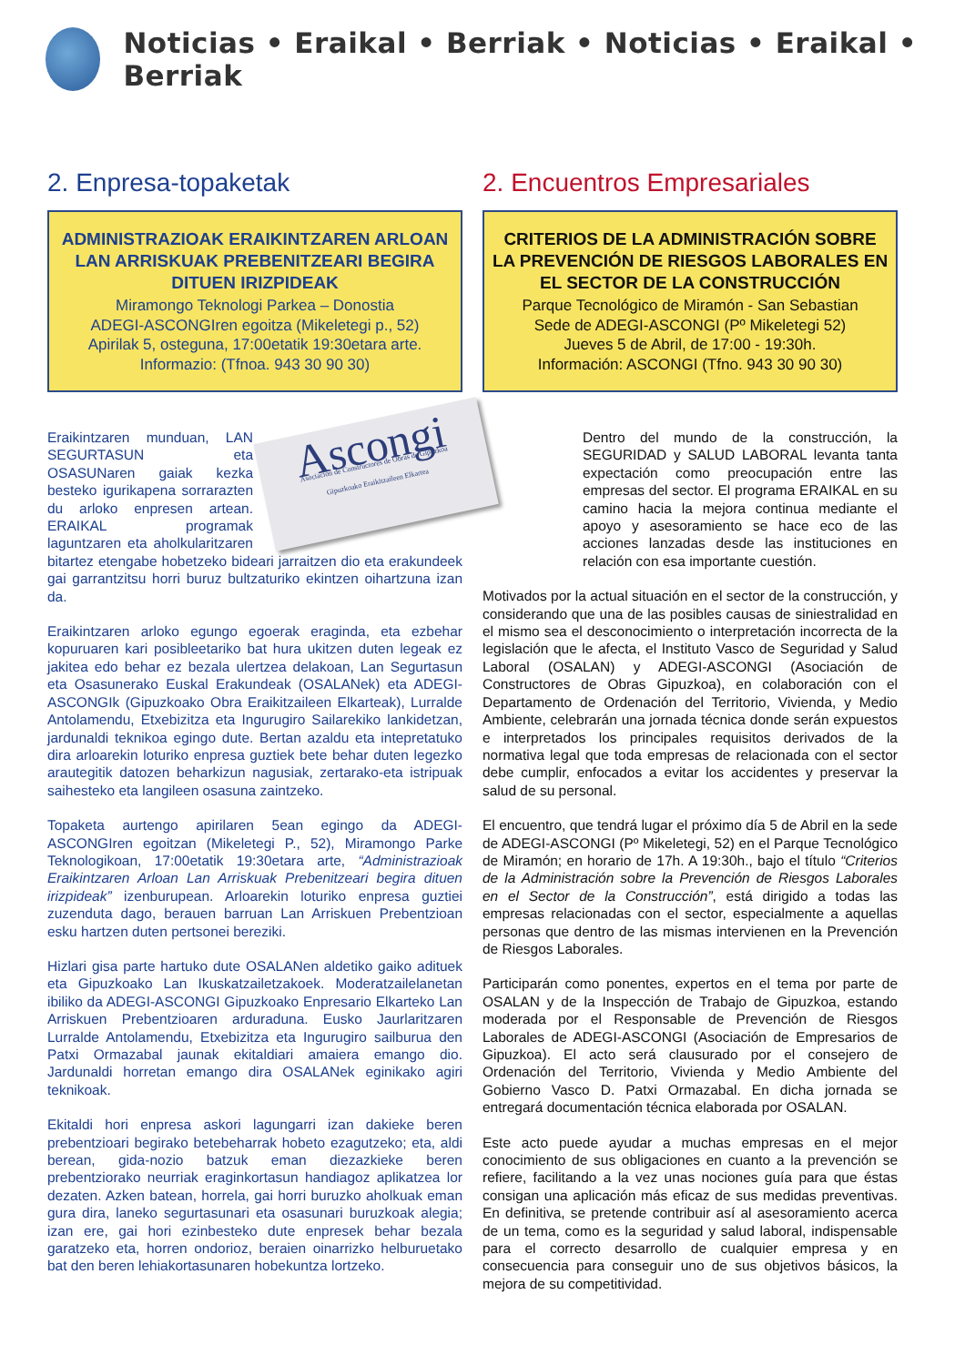Noticias • Eraikal • Berriak • Noticias • Eraikal • Berriak
2. Enpresa-topaketak
ADMINISTRAZIOAK ERAIKINTZAREN ARLOAN LAN ARRISKUAK PREBENITZEARI BEGIRA DITUEN IRIZPIDEAK
Miramongo Teknologi Parkea – Donostia
ADEGI-ASCONGIren egoitza (Mikeletegi p., 52)
Apirilak 5, osteguna, 17:00etatik 19:30etara arte.
Informazio: (Tfnoa. 943 30 90 30)
Ascongi
Asociación de Constructores de Obras de Gipuzkoa
Gipuzkoako Eraikitzaileen Elkartea
Eraikintzaren munduan, LAN SEGURTASUN eta OSASUNaren gaiak kezka besteko igurikapena sorrarazten du arloko enpresen artean. ERAIKAL programak laguntzaren eta aholkularitzaren bitartez etengabe hobetzeko bideari jarraitzen dio eta erakundeek gai garrantzitsu horri buruz bultzaturiko ekintzen oihartzuna izan da.
Eraikintzaren arloko egungo egoerak eraginda, eta ezbehar kopuruaren kari posibleetariko bat hura ukitzen duten legeak ez jakitea edo behar ez bezala ulertzea delakoan, Lan Segurtasun eta Osasunerako Euskal Erakundeak (OSALANek) eta ADEGI-ASCONGIk (Gipuzkoako Obra Eraikitzaileen Elkarteak), Lurralde Antolamendu, Etxebizitza eta Ingurugiro Sailarekiko lankidetzan, jardunaldi teknikoa egingo dute. Bertan azaldu eta intepretatuko dira arloarekin loturiko enpresa guztiek bete behar duten legezko arautegitik datozen beharkizun nagusiak, zertarako-eta istripuak saihesteko eta langileen osasuna zaintzeko.
Topaketa aurtengo apirilaren 5ean egingo da ADEGI-ASCONGIren egoitzan (Mikeletegi P., 52), Miramongo Parke Teknologikoan, 17:00etatik 19:30etara arte, “Administrazioak Eraikintzaren Arloan Lan Arriskuak Prebenitzeari begira dituen irizpideak” izenburupean. Arloarekin loturiko enpresa guztiei zuzenduta dago, berauen barruan Lan Arriskuen Prebentzioan esku hartzen duten pertsonei bereziki.
Hizlari gisa parte hartuko dute OSALANen aldetiko gaiko adituek eta Gipuzkoako Lan Ikuskatzailetzakoek. Moderatzailelanetan ibiliko da ADEGI-ASCONGI Gipuzkoako Enpresario Elkarteko Lan Arriskuen Prebentzioaren arduraduna. Eusko Jaurlaritzaren Lurralde Antolamendu, Etxebizitza eta Ingurugiro sailburua den Patxi Ormazabal jaunak ekitaldiari amaiera emango dio. Jardunaldi horretan emango dira OSALANek eginikako agiri teknikoak.
Ekitaldi hori enpresa askori lagungarri izan dakieke beren prebentzioari begirako betebeharrak hobeto ezagutzeko; eta, aldi berean, gida-nozio batzuk eman diezazkieke beren prebentziorako neurriak eraginkortasun handiagoz aplikatzea lor dezaten. Azken batean, horrela, gai horri buruzko aholkuak eman gura dira, laneko segurtasunari eta osasunari buruzkoak alegia; izan ere, gai hori ezinbesteko dute enpresek behar bezala garatzeko eta, horren ondorioz, beraien oinarrizko helburuetako bat den beren lehiakortasunaren hobekuntza lortzeko.
2. Encuentros Empresariales
CRITERIOS DE LA ADMINISTRACIÓN SOBRE LA PREVENCIÓN DE RIESGOS LABORALES EN EL SECTOR DE LA CONSTRUCCIÓN
Parque Tecnológico de Miramón - San Sebastian
Sede de ADEGI-ASCONGI (Pº Mikeletegi 52)
Jueves 5 de Abril, de 17:00 - 19:30h.
Información: ASCONGI (Tfno. 943 30 90 30)
Dentro del mundo de la construcción, la SEGURIDAD y SALUD LABORAL levanta tanta expectación como preocupación entre las empresas del sector. El programa ERAIKAL en su camino hacia la mejora continua mediante el apoyo y asesoramiento se hace eco de las acciones lanzadas desde las instituciones en relación con esa importante cuestión.
Motivados por la actual situación en el sector de la construcción, y considerando que una de las posibles causas de siniestralidad en el mismo sea el desconocimiento o interpretación incorrecta de la legislación que le afecta, el Instituto Vasco de Seguridad y Salud Laboral (OSALAN) y ADEGI-ASCONGI (Asociación de Constructores de Obras Gipuzkoa), en colaboración con el Departamento de Ordenación del Territorio, Vivienda, y Medio Ambiente, celebrarán una jornada técnica donde serán expuestos e interpretados los principales requisitos derivados de la normativa legal que toda empresas de relacionada con el sector debe cumplir, enfocados a evitar los accidentes y preservar la salud de su personal.
El encuentro, que tendrá lugar el próximo día 5 de Abril en la sede de ADEGI-ASCONGI (Pº Mikeletegi, 52) en el Parque Tecnológico de Miramón; en horario de 17h. A 19:30h., bajo el título “Criterios de la Administración sobre la Prevención de Riesgos Laborales en el Sector de la Construcción”, está dirigido a todas las empresas relacionadas con el sector, especialmente a aquellas personas que dentro de las mismas intervienen en la Prevención de Riesgos Laborales.
Participarán como ponentes, expertos en el tema por parte de OSALAN y de la Inspección de Trabajo de Gipuzkoa, estando moderada por el Responsable de Prevención de Riesgos Laborales de ADEGI-ASCONGI (Asociación de Empresarios de Gipuzkoa). El acto será clausurado por el consejero de Ordenación del Territorio, Vivienda y Medio Ambiente del Gobierno Vasco D. Patxi Ormazabal. En dicha jornada se entregará documentación técnica elaborada por OSALAN.
Este acto puede ayudar a muchas empresas en el mejor conocimiento de sus obligaciones en cuanto a la prevención se refiere, facilitando a la vez unas nociones guía para que éstas consigan una aplicación más eficaz de sus medidas preventivas. En definitiva, se pretende contribuir así al asesoramiento acerca de un tema, como es la seguridad y salud laboral, indispensable para el correcto desarrollo de cualquier empresa y en consecuencia para conseguir uno de sus objetivos básicos, la mejora de su competitividad.